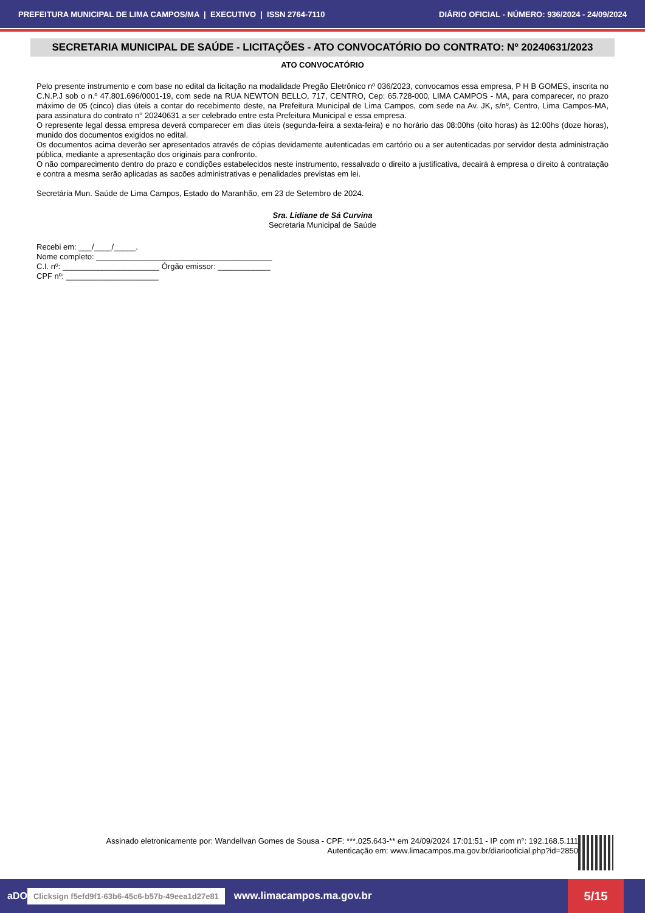PREFEITURA MUNICIPAL DE LIMA CAMPOS/MA | EXECUTIVO | ISSN 2764-7110 DIÁRIO OFICIAL - NÚMERO: 936/2024 - 24/09/2024
SECRETARIA MUNICIPAL DE SAÚDE - LICITAÇÕES - ATO CONVOCATÓRIO DO CONTRATO: Nº 20240631/2023
ATO CONVOCATÓRIO
Pelo presente instrumento e com base no edital da licitação na modalidade Pregão Eletrônico nº 036/2023, convocamos essa empresa, P H B GOMES, inscrita no C.N.P.J sob o n.º 47.801.696/0001-19, com sede na RUA NEWTON BELLO, 717, CENTRO, Cep: 65.728-000, LIMA CAMPOS - MA, para comparecer, no prazo máximo de 05 (cinco) dias úteis a contar do recebimento deste, na Prefeitura Municipal de Lima Campos, com sede na Av. JK, s/nº, Centro, Lima Campos-MA, para assinatura do contrato n° 20240631 a ser celebrado entre esta Prefeitura Municipal e essa empresa.
O represente legal dessa empresa deverá comparecer em dias úteis (segunda-feira a sexta-feira) e no horário das 08:00hs (oito horas) às 12:00hs (doze horas), munido dos documentos exigidos no edital.
Os documentos acima deverão ser apresentados através de cópias devidamente autenticadas em cartório ou a ser autenticadas por servidor desta administração pública, mediante a apresentação dos originais para confronto.
O não comparecimento dentro do prazo e condições estabelecidos neste instrumento, ressalvado o direito a justificativa, decairá à empresa o direito à contratação e contra a mesma serão aplicadas as sacões administrativas e penalidades previstas em lei.
Secretária Mun. Saúde de Lima Campos, Estado do Maranhão, em 23 de Setembro de 2024.
Sra. Lidiane de Sá Curvina
Secretaria Municipal de Saúde
Recebi em: ___/____/_____.
Nome completo: ________________________________________
C.I. nº: ______________________ Órgão emissor: ____________
CPF nº: _____________________
Assinado eletronicamente por: Wandellvan Gomes de Sousa - CPF: ***.025.643-** em 24/09/2024 17:01:51 - IP com n°: 192.168.5.111
Autenticação em: www.limacampos.ma.gov.br/diariooficial.php?id=2850
aDO Clicksign f5efd9f1-63b6-45c6-b57b-49eea1d27e81 www.limacampos.ma.gov.br 5/15